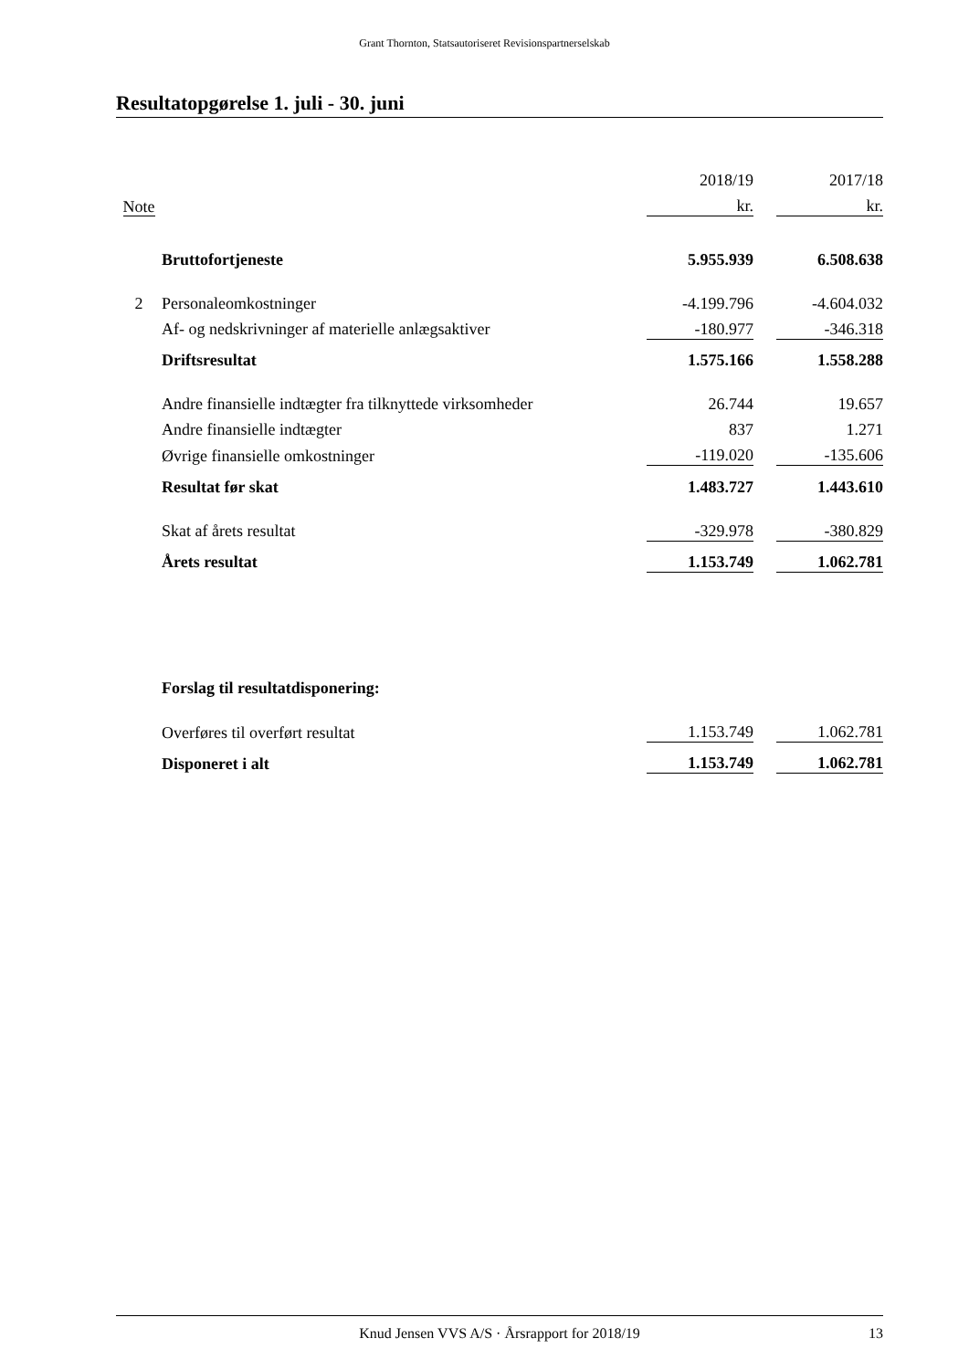Grant Thornton, Statsautoriseret Revisionspartnerselskab
Resultatopgørelse 1. juli - 30. juni
| | | 2018/19 | | 2017/18 |
| --- | --- | --- | --- | --- |
| Note | | kr. | | kr. |
| | Bruttofortjeneste | 5.955.939 | | 6.508.638 |
| 2 | Personaleomkostninger | -4.199.796 | | -4.604.032 |
| | Af- og nedskrivninger af materielle anlægsaktiver | -180.977 | | -346.318 |
| | Driftsresultat | 1.575.166 | | 1.558.288 |
| | Andre finansielle indtægter fra tilknyttede virksomheder | 26.744 | | 19.657 |
| | Andre finansielle indtægter | 837 | | 1.271 |
| | Øvrige finansielle omkostninger | -119.020 | | -135.606 |
| | Resultat før skat | 1.483.727 | | 1.443.610 |
| | Skat af årets resultat | -329.978 | | -380.829 |
| | Årets resultat | 1.153.749 | | 1.062.781 |
| | Forslag til resultatdisponering: | | | |
| | Overføres til overført resultat | 1.153.749 | | 1.062.781 |
| | Disponeret i alt | 1.153.749 | | 1.062.781 |
Knud Jensen VVS A/S · Årsrapport for 2018/19 13